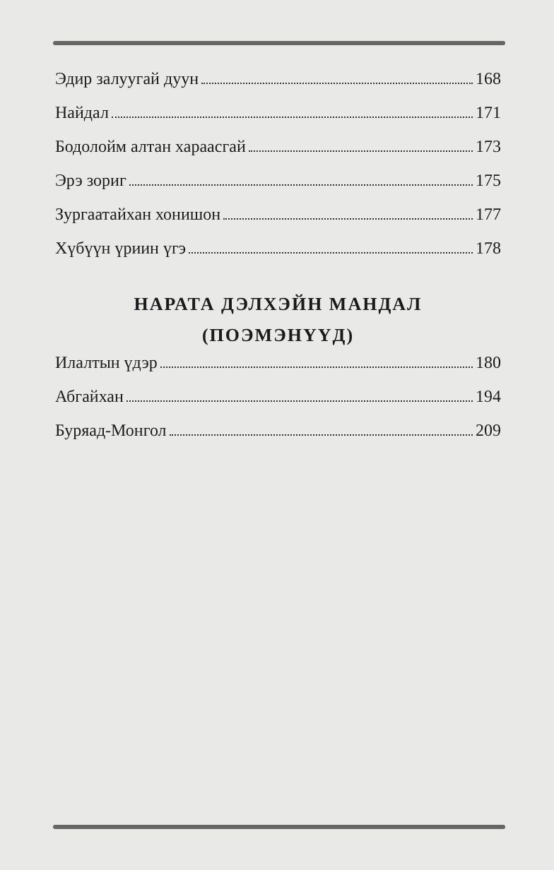Эдир залуугай дуун 168
Найдал 171
Бодолойм алтан хараасгай 173
Эрэ зориг 175
Зургаатайхан хонишон 177
Хүбүүн үриин үгэ 178
НАРАТА ДЭЛХЭЙН МАНДАЛ
(ПОЭМЭНҮҮД)
Илалтын үдэр 180
Абгайхан 194
Буряад-Монгол 209